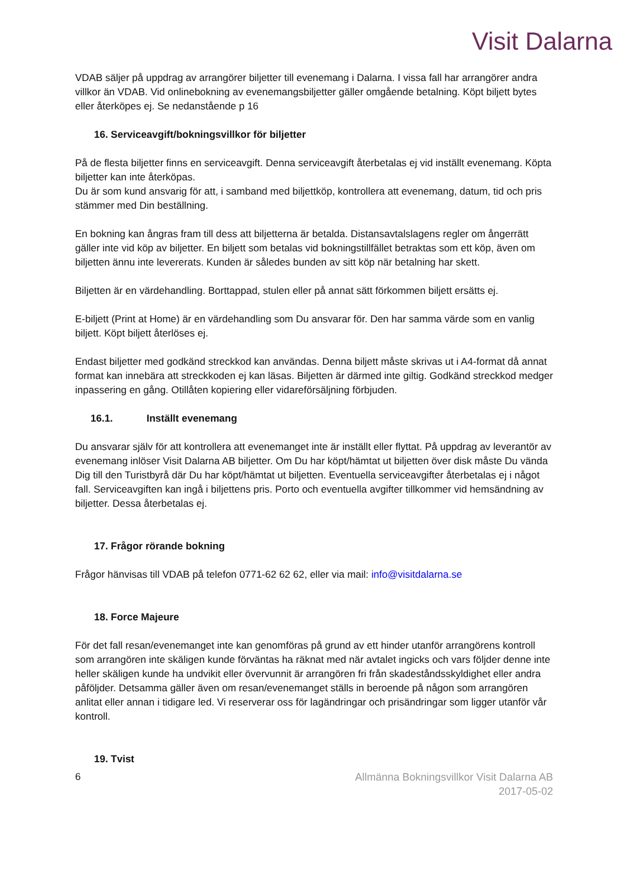Visit Dalarna
VDAB säljer på uppdrag av arrangörer biljetter till evenemang i Dalarna. I vissa fall har arrangörer andra villkor än VDAB. Vid onlinebokning av evenemangsbiljetter gäller omgående betalning. Köpt biljett bytes eller återköpes ej. Se nedanstående p 16
16. Serviceavgift/bokningsvillkor för biljetter
På de flesta biljetter finns en serviceavgift. Denna serviceavgift återbetalas ej vid inställt evenemang. Köpta biljetter kan inte återköpas.
Du är som kund ansvarig för att, i samband med biljettköp, kontrollera att evenemang, datum, tid och pris stämmer med Din beställning.
En bokning kan ångras fram till dess att biljetterna är betalda. Distansavtalslagens regler om ångerrätt gäller inte vid köp av biljetter. En biljett som betalas vid bokningstillfället betraktas som ett köp, även om biljetten ännu inte levererats. Kunden är således bunden av sitt köp när betalning har skett.
Biljetten är en värdehandling. Borttappad, stulen eller på annat sätt förkommen biljett ersätts ej.
E-biljett (Print at Home) är en värdehandling som Du ansvarar för. Den har samma värde som en vanlig biljett. Köpt biljett återlöses ej.
Endast biljetter med godkänd streckkod kan användas. Denna biljett måste skrivas ut i A4-format då annat format kan innebära att streckkoden ej kan läsas. Biljetten är därmed inte giltig. Godkänd streckkod medger inpassering en gång. Otillåten kopiering eller vidareförsäljning förbjuden.
16.1. Inställt evenemang
Du ansvarar själv för att kontrollera att evenemanget inte är inställt eller flyttat. På uppdrag av leverantör av evenemang inlöser Visit Dalarna AB biljetter. Om Du har köpt/hämtat ut biljetten över disk måste Du vända Dig till den Turistbyrå där Du har köpt/hämtat ut biljetten. Eventuella serviceavgifter återbetalas ej i något fall. Serviceavgiften kan ingå i biljettens pris. Porto och eventuella avgifter tillkommer vid hemsändning av biljetter. Dessa återbetalas ej.
17. Frågor rörande bokning
Frågor hänvisas till VDAB på telefon 0771-62 62 62, eller via mail: info@visitdalarna.se
18. Force Majeure
För det fall resan/evenemanget inte kan genomföras på grund av ett hinder utanför arrangörens kontroll som arrangören inte skäligen kunde förväntas ha räknat med när avtalet ingicks och vars följder denne inte heller skäligen kunde ha undvikit eller övervunnit är arrangören fri från skadeståndsskyldighet eller andra påföljder. Detsamma gäller även om resan/evenemanget ställs in beroende på någon som arrangören anlitat eller annan i tidigare led. Vi reserverar oss för lagändringar och prisändringar som ligger utanför vår kontroll.
19. Tvist
6 Allmänna Bokningsvillkor Visit Dalarna AB
2017-05-02